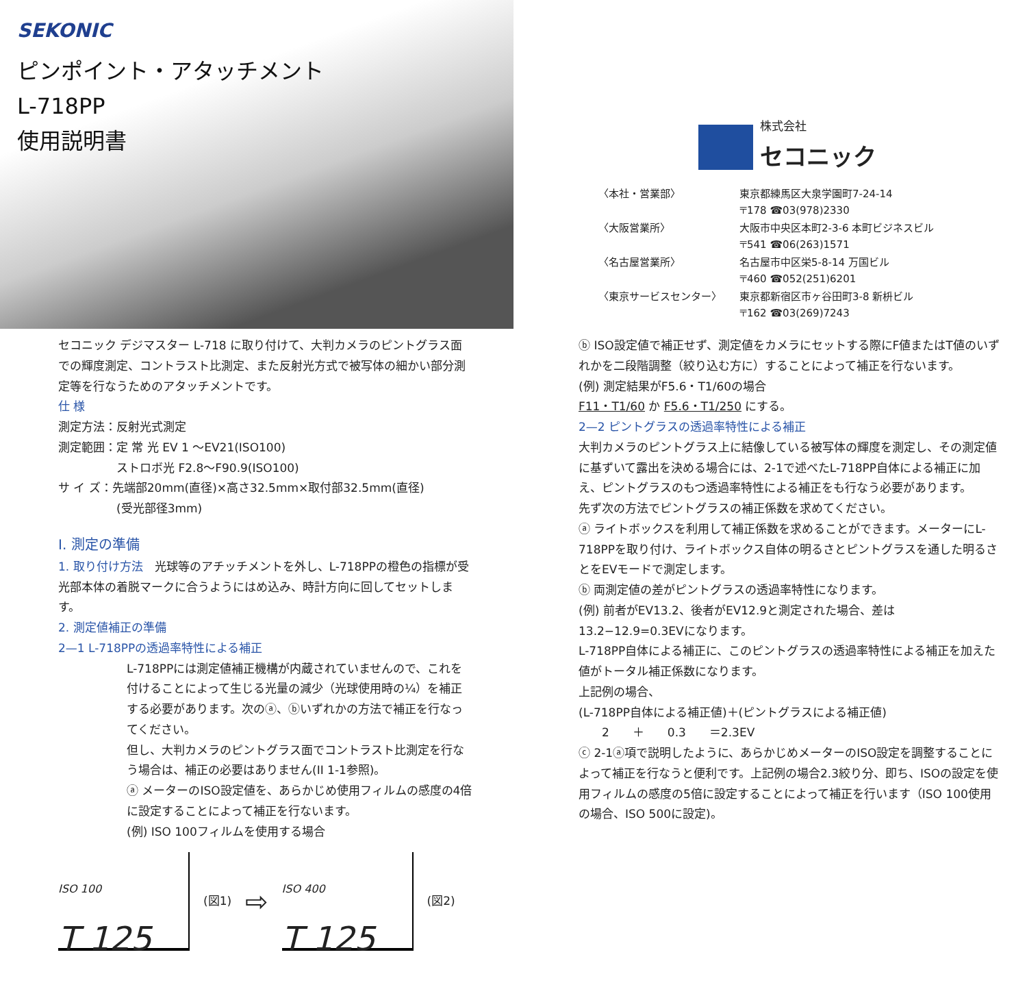SEKONIC
ピンポイント・アタッチメント
L-718PP
使用説明書
株式会社
セコニック
| 〈本社・営業部〉 | 東京都練馬区大泉学園町7-24-14 〒178 ☎03(978)2330 |
| 〈大阪営業所〉 | 大阪市中央区本町2-3-6 本町ビジネスビル 〒541 ☎06(263)1571 |
| 〈名古屋営業所〉 | 名古屋市中区栄5-8-14 万国ビル 〒460 ☎052(251)6201 |
| 〈東京サービスセンター〉 | 東京都新宿区市ヶ谷田町3-8 新枡ビル 〒162 ☎03(269)7243 |
セコニック デジマスター L-718 に取り付けて、大判カメラのピントグラス面での輝度測定、コントラスト比測定、また反射光方式で被写体の細かい部分測定等を行なうためのアタッチメントです。
仕 様
測定方法：反射光式測定
測定範囲：定 常 光 EV 1 〜EV21(ISO100)
　　　　　ストロボ光 F2.8〜F90.9(ISO100)
サ イ ズ：先端部20mm(直径)×高さ32.5mm×取付部32.5mm(直径)
　　　　　(受光部径3mm)
I. 測定の準備
1. 取り付け方法　光球等のアチッチメントを外し、L-718PPの橙色の指標が受光部本体の着脱マークに合うようにはめ込み、時計方向に回してセットします。
2. 測定値補正の準備
2—1 L-718PPの透過率特性による補正
L-718PPには測定値補正機構が内蔵されていませんので、これを付けることによって生じる光量の減少（光球使用時の¼）を補正する必要があります。次のⓐ、ⓑいずれかの方法で補正を行なってください。
但し、大判カメラのピントグラス面でコントラスト比測定を行なう場合は、補正の必要はありません(II 1-1参照)。
ⓐ メーターのISO設定値を、あらかじめ使用フィルムの感度の4倍に設定することによって補正を行ないます。
(例) ISO 100フィルムを使用する場合
ISO 100
T 125
(図1) ⇨
ISO 400
T 125
(図2)
ⓑ ISO設定値で補正せず、測定値をカメラにセットする際にF値またはT値のいずれかを二段階調整（絞り込む方に）することによって補正を行ないます。
(例) 測定結果がF5.6・T1/60の場合
F11・T1/60 か F5.6・T1/250 にする。
2—2 ピントグラスの透過率特性による補正
大判カメラのピントグラス上に結像している被写体の輝度を測定し、その測定値に基ずいて露出を決める場合には、2-1で述べたL-718PP自体による補正に加え、ピントグラスのもつ透過率特性による補正をも行なう必要があります。
先ず次の方法でピントグラスの補正係数を求めてください。
ⓐ ライトボックスを利用して補正係数を求めることができます。メーターにL-718PPを取り付け、ライトボックス自体の明るさとピントグラスを通した明るさとをEVモードで測定します。
ⓑ 両測定値の差がピントグラスの透過率特性になります。
(例) 前者がEV13.2、後者がEV12.9と測定された場合、差は13.2−12.9=0.3EVになります。
L-718PP自体による補正に、このピントグラスの透過率特性による補正を加えた値がトータル補正係数になります。
上記例の場合、
(L-718PP自体による補正値)＋(ピントグラスによる補正値)
　　2　　＋　　0.3　　＝2.3EV
ⓒ 2-1ⓐ項で説明したように、あらかじめメーターのISO設定を調整することによって補正を行なうと便利です。上記例の場合2.3絞り分、即ち、ISOの設定を使用フィルムの感度の5倍に設定することによって補正を行います（ISO 100使用の場合、ISO 500に設定)。